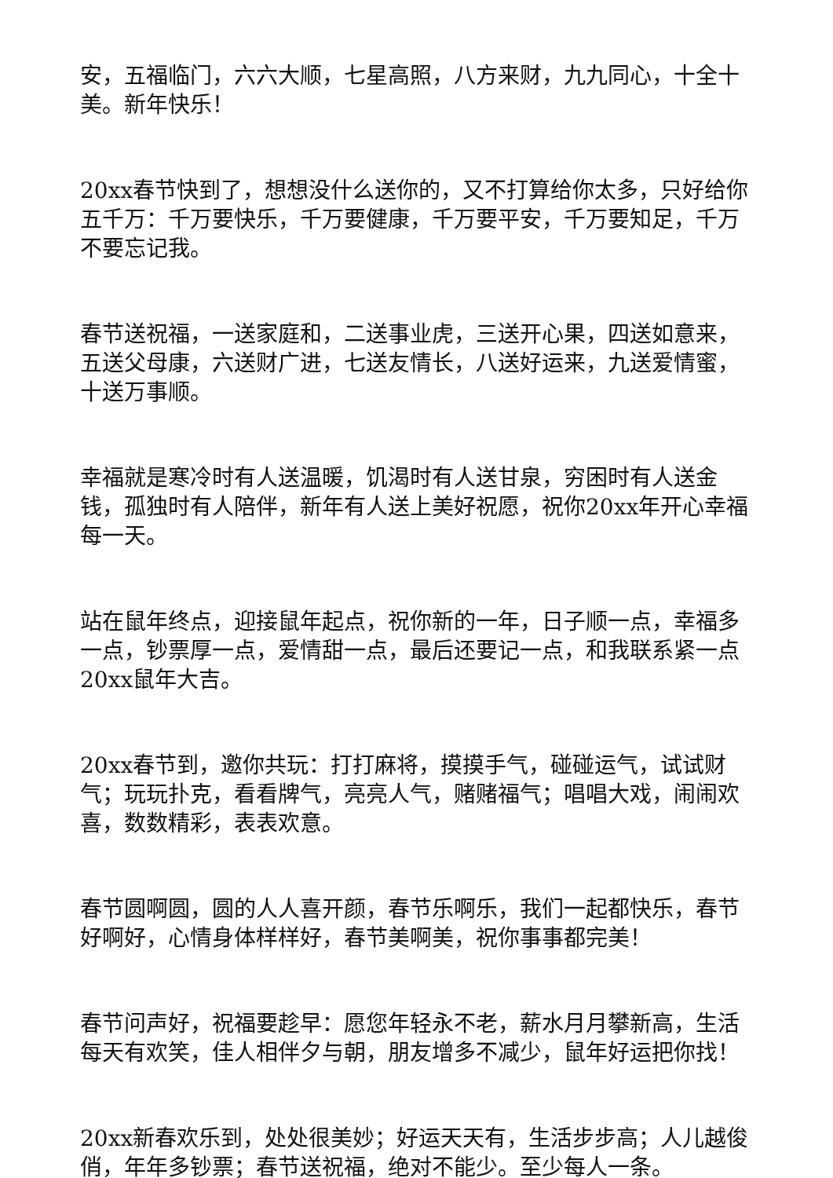安，五福临门，六六大顺，七星高照，八方来财，九九同心，十全十美。新年快乐！
20xx春节快到了，想想没什么送你的，又不打算给你太多，只好给你五千万：千万要快乐，千万要健康，千万要平安，千万要知足，千万不要忘记我。
春节送祝福，一送家庭和，二送事业虎，三送开心果，四送如意来，五送父母康，六送财广进，七送友情长，八送好运来，九送爱情蜜，十送万事顺。
幸福就是寒冷时有人送温暖，饥渴时有人送甘泉，穷困时有人送金钱，孤独时有人陪伴，新年有人送上美好祝愿，祝你20xx年开心幸福每一天。
站在鼠年终点，迎接鼠年起点，祝你新的一年，日子顺一点，幸福多一点，钞票厚一点，爱情甜一点，最后还要记一点，和我联系紧一点20xx鼠年大吉。
20xx春节到，邀你共玩：打打麻将，摸摸手气，碰碰运气，试试财气；玩玩扑克，看看牌气，亮亮人气，赌赌福气；唱唱大戏，闹闹欢喜，数数精彩，表表欢意。
春节圆啊圆，圆的人人喜开颜，春节乐啊乐，我们一起都快乐，春节好啊好，心情身体样样好，春节美啊美，祝你事事都完美！
春节问声好，祝福要趁早：愿您年轻永不老，薪水月月攀新高，生活每天有欢笑，佳人相伴夕与朝，朋友增多不减少，鼠年好运把你找！
20xx新春欢乐到，处处很美妙；好运天天有，生活步步高；人儿越俊俏，年年多钞票；春节送祝福，绝对不能少。至少每人一条。